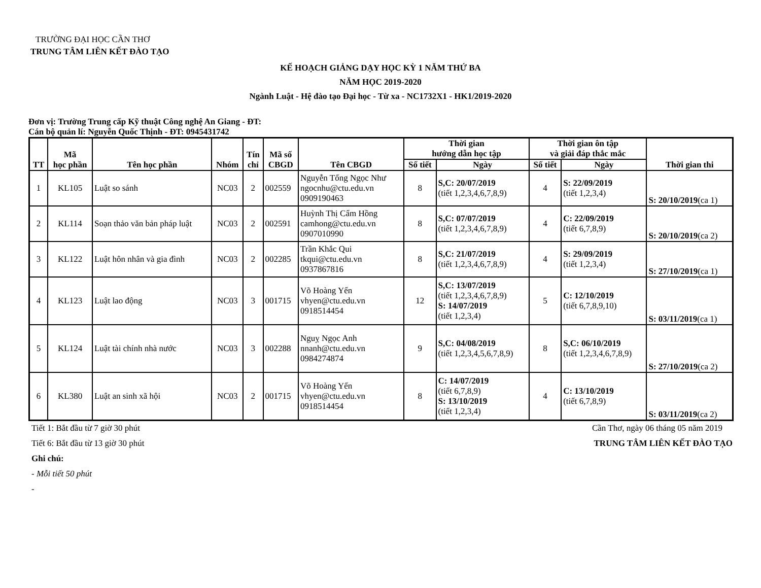TRƯỜNG ĐẠI HỌC CẦN THƠ
TRUNG TÂM LIÊN KẾT ĐÀO TẠO
KẾ HOẠCH GIẢNG DẠY HỌC KỲ 1 NĂM THỨ BA
NĂM HỌC 2019-2020
Ngành Luật - Hệ đào tạo Đại học - Từ xa - NC1732X1 - HK1/2019-2020
Đơn vị: Trường Trung cấp Kỹ thuật Công nghệ An Giang - ĐT:
Cán bộ quản lí: Nguyễn Quốc Thịnh - ĐT: 0945431742
| TT | Mã học phần | Tên học phần | Nhóm | Tín chỉ | Mã số CBGD | Tên CBGD | Thời gian hướng dẫn học tập | | Thời gian ôn tập và giải đáp thắc mắc | | Thời gian thi |
| --- | --- | --- | --- | --- | --- | --- | --- | --- | --- | --- | --- |
| | | | | | | | Số tiết | Ngày | Số tiết | Ngày | |
| 1 | KL105 | Luật so sánh | NC03 | 2 | 002559 | Nguyễn Tống Ngọc Như ngocnhu@ctu.edu.vn 0909190463 | 8 | S,C: 20/07/2019 (tiết 1,2,3,4,6,7,8,9) | 4 | S: 22/09/2019 (tiết 1,2,3,4) | S: 20/10/2019 (ca 1) |
| 2 | KL114 | Soạn thảo văn bản pháp luật | NC03 | 2 | 002591 | Huỳnh Thị Cẩm Hồng camhong@ctu.edu.vn 0907010990 | 8 | S,C: 07/07/2019 (tiết 1,2,3,4,6,7,8,9) | 4 | C: 22/09/2019 (tiết 6,7,8,9) | S: 20/10/2019 (ca 2) |
| 3 | KL122 | Luật hôn nhân và gia đình | NC03 | 2 | 002285 | Trần Khắc Qui tkqui@ctu.edu.vn 0937867816 | 8 | S,C: 21/07/2019 (tiết 1,2,3,4,6,7,8,9) | 4 | S: 29/09/2019 (tiết 1,2,3,4) | S: 27/10/2019 (ca 1) |
| 4 | KL123 | Luật lao động | NC03 | 3 | 001715 | Võ Hoàng Yến vhyen@ctu.edu.vn 0918514454 | 12 | S,C: 13/07/2019 (tiết 1,2,3,4,6,7,8,9) S: 14/07/2019 (tiết 1,2,3,4) | 5 | C: 12/10/2019 (tiết 6,7,8,9,10) | S: 03/11/2019 (ca 1) |
| 5 | KL124 | Luật tài chính nhà nước | NC03 | 3 | 002288 | Nguỵ Ngọc Anh nnanh@ctu.edu.vn 0984274874 | 9 | S,C: 04/08/2019 (tiết 1,2,3,4,5,6,7,8,9) | 8 | S,C: 06/10/2019 (tiết 1,2,3,4,6,7,8,9) | S: 27/10/2019 (ca 2) |
| 6 | KL380 | Luật an sinh xã hội | NC03 | 2 | 001715 | Võ Hoàng Yến vhyen@ctu.edu.vn 0918514454 | 8 | C: 14/07/2019 (tiết 6,7,8,9) S: 13/10/2019 (tiết 1,2,3,4) | 4 | C: 13/10/2019 (tiết 6,7,8,9) | S: 03/11/2019 (ca 2) |
Tiết 1: Bắt đầu từ 7 giờ 30 phút Cần Thơ, ngày 06 tháng 05 năm 2019
Tiết 6: Bắt đầu từ 13 giờ 30 phút TRUNG TÂM LIÊN KẾT ĐÀO TẠO
Ghi chú:
- Mỗi tiết 50 phút
-